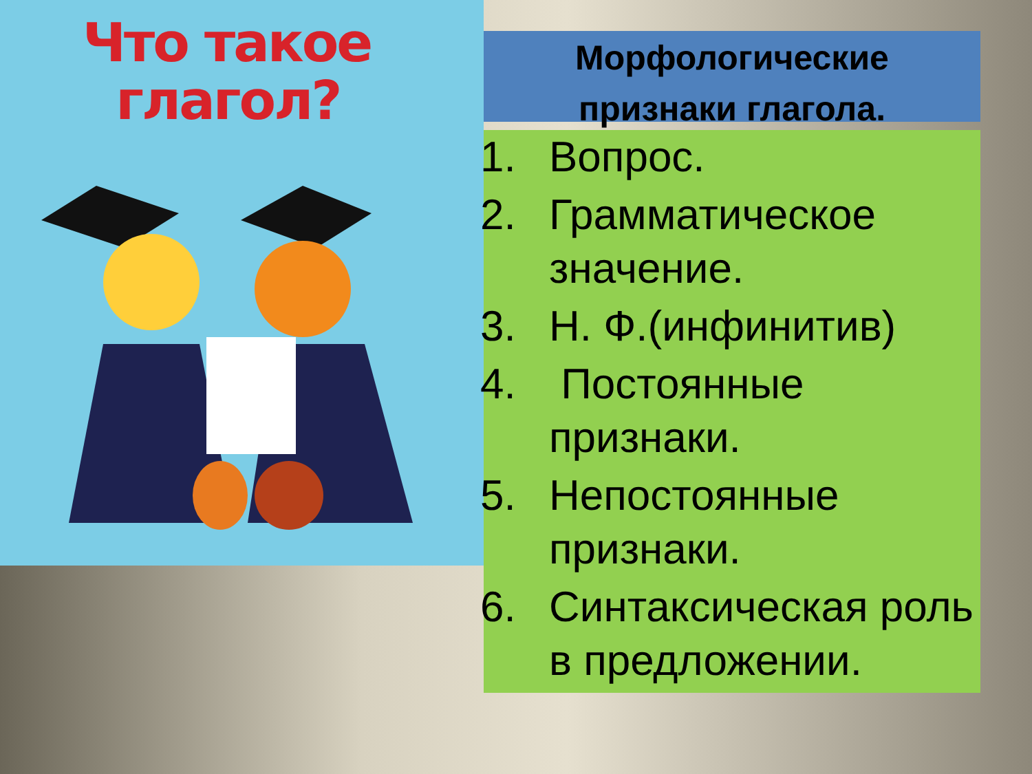Что такое
глагол?
Морфологические
признаки глагола.
1. Вопрос.
2. Грамматическое значение.
3. Н. Ф.(инфинитив)
4. Постоянные признаки.
5. Непостоянные признаки.
6. Синтаксическая роль в предложении.